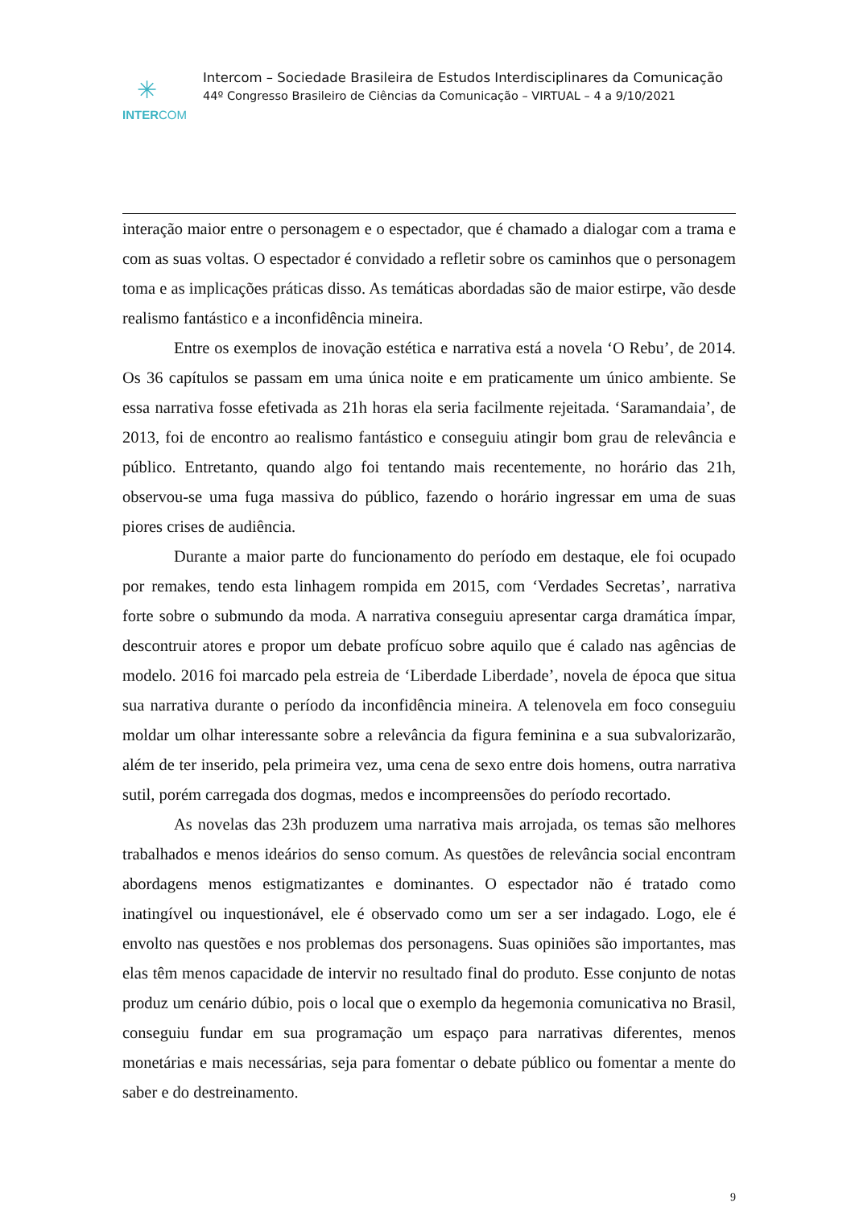✳
INTERCOM
Intercom – Sociedade Brasileira de Estudos Interdisciplinares da Comunicação
44º Congresso Brasileiro de Ciências da Comunicação – VIRTUAL – 4 a 9/10/2021
interação maior entre o personagem e o espectador, que é chamado a dialogar com a trama e com as suas voltas. O espectador é convidado a refletir sobre os caminhos que o personagem toma e as implicações práticas disso. As temáticas abordadas são de maior estirpe, vão desde realismo fantástico e a inconfidência mineira.
Entre os exemplos de inovação estética e narrativa está a novela ‘O Rebu’, de 2014. Os 36 capítulos se passam em uma única noite e em praticamente um único ambiente. Se essa narrativa fosse efetivada as 21h horas ela seria facilmente rejeitada. ‘Saramandaia’, de 2013, foi de encontro ao realismo fantástico e conseguiu atingir bom grau de relevância e público. Entretanto, quando algo foi tentando mais recentemente, no horário das 21h, observou-se uma fuga massiva do público, fazendo o horário ingressar em uma de suas piores crises de audiência.
Durante a maior parte do funcionamento do período em destaque, ele foi ocupado por remakes, tendo esta linhagem rompida em 2015, com ‘Verdades Secretas’, narrativa forte sobre o submundo da moda. A narrativa conseguiu apresentar carga dramática ímpar, descontruir atores e propor um debate profícuo sobre aquilo que é calado nas agências de modelo. 2016 foi marcado pela estreia de ‘Liberdade Liberdade’, novela de época que situa sua narrativa durante o período da inconfidência mineira. A telenovela em foco conseguiu moldar um olhar interessante sobre a relevância da figura feminina e a sua subvalorizarão, além de ter inserido, pela primeira vez, uma cena de sexo entre dois homens, outra narrativa sutil, porém carregada dos dogmas, medos e incompreensões do período recortado.
As novelas das 23h produzem uma narrativa mais arrojada, os temas são melhores trabalhados e menos ideários do senso comum. As questões de relevância social encontram abordagens menos estigmatizantes e dominantes. O espectador não é tratado como inatingível ou inquestionável, ele é observado como um ser a ser indagado. Logo, ele é envolto nas questões e nos problemas dos personagens. Suas opiniões são importantes, mas elas têm menos capacidade de intervir no resultado final do produto. Esse conjunto de notas produz um cenário dúbio, pois o local que o exemplo da hegemonia comunicativa no Brasil, conseguiu fundar em sua programação um espaço para narrativas diferentes, menos monetárias e mais necessárias, seja para fomentar o debate público ou fomentar a mente do saber e do destreinamento.
9